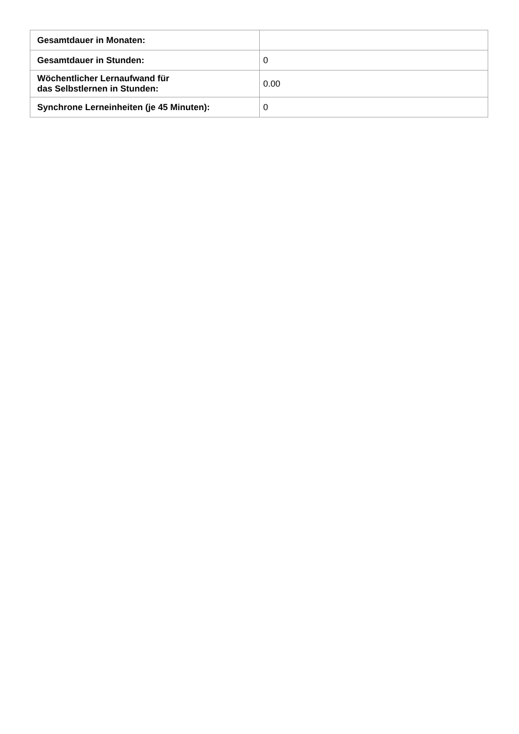| Gesamtdauer in Monaten: | |
| Gesamtdauer in Stunden: | 0 |
| Wöchentlicher Lernaufwand für das Selbstlernen in Stunden: | 0.00 |
| Synchrone Lerneinheiten (je 45 Minuten): | 0 |